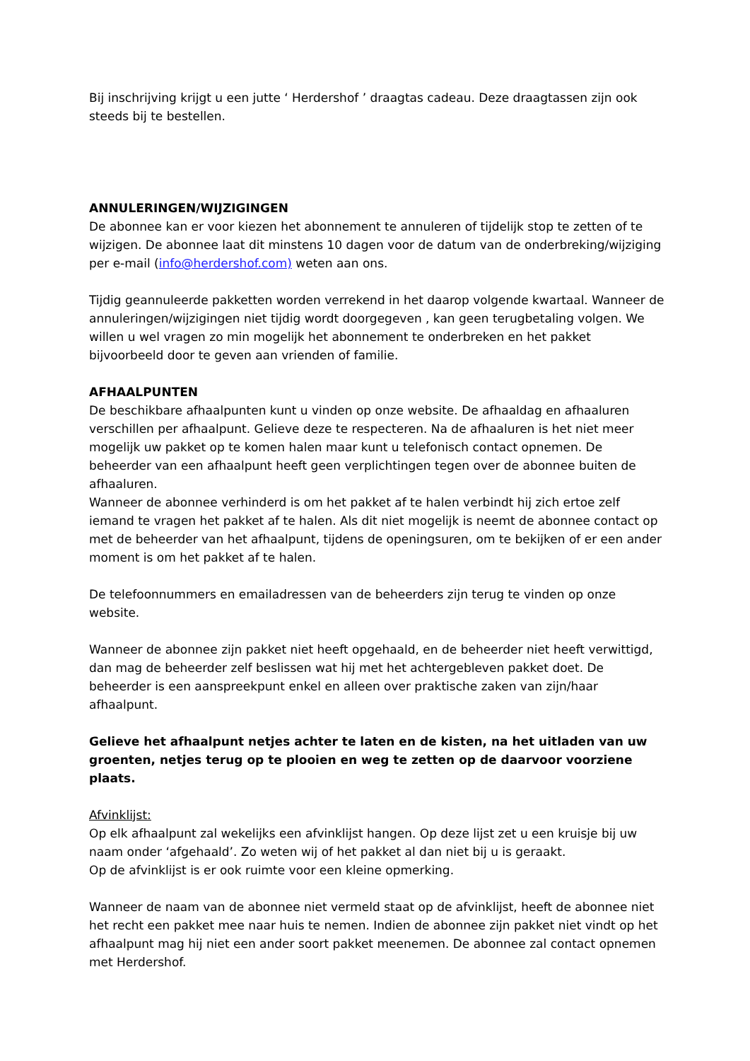Bij inschrijving krijgt u een jutte ‘ Herdershof ’ draagtas cadeau. Deze draagtassen zijn ook steeds bij te bestellen.
ANNULERINGEN/WIJZIGINGEN
De abonnee kan er voor kiezen het abonnement te annuleren of tijdelijk stop te zetten of te wijzigen. De abonnee laat dit minstens 10 dagen voor de datum van de onderbreking/wijziging per e-mail (info@herdershof.com) weten aan ons.
Tijdig geannuleerde pakketten worden verrekend in het daarop volgende kwartaal. Wanneer de annuleringen/wijzigingen niet tijdig wordt doorgegeven , kan geen terugbetaling volgen. We willen u wel vragen zo min mogelijk het abonnement te onderbreken en het pakket bijvoorbeeld door te geven aan vrienden of familie.
AFHAALPUNTEN
De beschikbare afhaalpunten kunt u vinden op onze website. De afhaaldag en afhaaluren verschillen per afhaalpunt. Gelieve deze te respecteren. Na de afhaaluren is het niet meer mogelijk uw pakket op te komen halen maar kunt u telefonisch contact opnemen. De beheerder van een afhaalpunt heeft geen verplichtingen tegen over de abonnee buiten de afhaaluren.
Wanneer de abonnee verhinderd is om het pakket af te halen verbindt hij zich ertoe zelf iemand te vragen het pakket af te halen. Als dit niet mogelijk is neemt de abonnee contact op met de beheerder van het afhaalpunt, tijdens de openingsuren, om te bekijken of er een ander moment is om het pakket af te halen.
De telefoonnummers en emailadressen van de beheerders zijn terug te vinden op onze website.
Wanneer de abonnee zijn pakket niet heeft opgehaald, en de beheerder niet heeft verwittigd, dan mag de beheerder zelf beslissen wat hij met het achtergebleven pakket doet. De beheerder is een aanspreekpunt enkel en alleen over praktische zaken van zijn/haar afhaalpunt.
Gelieve het afhaalpunt netjes achter te laten en de kisten, na het uitladen van uw groenten, netjes terug op te plooien en weg te zetten op de daarvoor voorziene plaats.
Afvinklijst:
Op elk afhaalpunt zal wekelijks een afvinklijst hangen. Op deze lijst zet u een kruisje bij uw naam onder ‘afgehaald’. Zo weten wij of het pakket al dan niet bij u is geraakt.
Op de afvinklijst is er ook ruimte voor een kleine opmerking.
Wanneer de naam van de abonnee niet vermeld staat op de afvinklijst, heeft de abonnee niet het recht een pakket mee naar huis te nemen. Indien de abonnee zijn pakket niet vindt op het afhaalpunt mag hij niet een ander soort pakket meenemen. De abonnee zal contact opnemen met Herdershof.